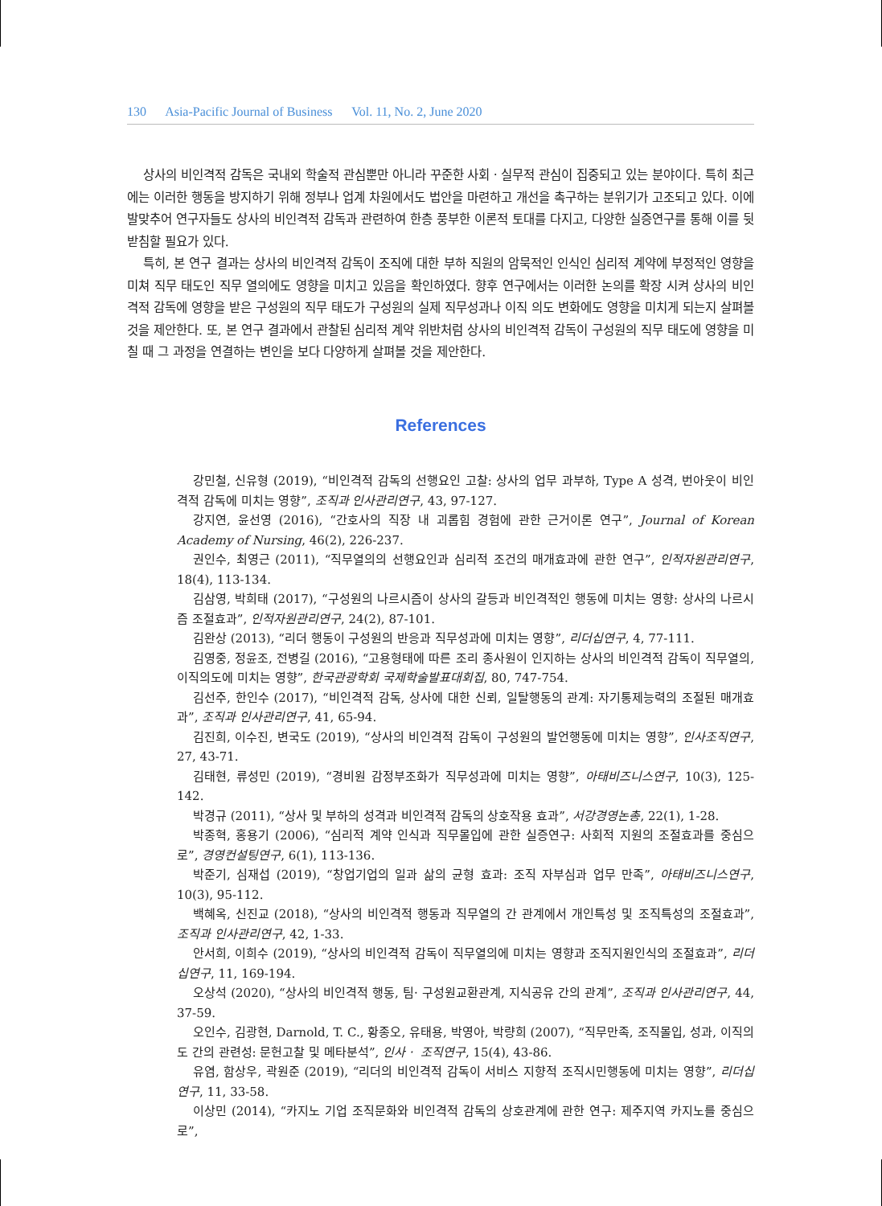130 Asia-Pacific Journal of Business Vol. 11, No. 2, June 2020
상사의 비인격적 감독은 국내외 학술적 관심뿐만 아니라 꾸준한 사회ㆍ실무적 관심이 집중되고 있는 분야이다. 특히 최근에는 이러한 행동을 방지하기 위해 정부나 업계 차원에서도 법안을 마련하고 개선을 촉구하는 분위기가 고조되고 있다. 이에 발맞추어 연구자들도 상사의 비인격적 감독과 관련하여 한층 풍부한 이론적 토대를 다지고, 다양한 실증연구를 통해 이를 뒷받침할 필요가 있다.
특히, 본 연구 결과는 상사의 비인격적 감독이 조직에 대한 부하 직원의 암묵적인 인식인 심리적 계약에 부정적인 영향을 미쳐 직무 태도인 직무 열의에도 영향을 미치고 있음을 확인하였다. 향후 연구에서는 이러한 논의를 확장 시켜 상사의 비인격적 감독에 영향을 받은 구성원의 직무 태도가 구성원의 실제 직무성과나 이직 의도 변화에도 영향을 미치게 되는지 살펴볼 것을 제안한다. 또, 본 연구 결과에서 관찰된 심리적 계약 위반처럼 상사의 비인격적 감독이 구성원의 직무 태도에 영향을 미칠 때 그 과정을 연결하는 변인을 보다 다양하게 살펴볼 것을 제안한다.
References
강민철, 신유형 (2019), “비인격적 감독의 선행요인 고찰: 상사의 업무 과부하, Type A 성격, 번아웃이 비인격적 감독에 미치는 영향”, 조직과 인사관리연구, 43, 97-127.
강지연, 윤선영 (2016), “간호사의 직장 내 괴롭힘 경험에 관한 근거이론 연구”, Journal of Korean Academy of Nursing, 46(2), 226-237.
권인수, 최영근 (2011), “직무열의의 선행요인과 심리적 조건의 매개효과에 관한 연구”, 인적자원관리연구, 18(4), 113-134.
김삼영, 박희태 (2017), “구성원의 나르시즘이 상사의 갈등과 비인격적인 행동에 미치는 영향: 상사의 나르시즘 조절효과”, 인적자원관리연구, 24(2), 87-101.
김완상 (2013), “리더 행동이 구성원의 반응과 직무성과에 미치는 영향”, 리더십연구, 4, 77-111.
김영중, 정윤조, 전병길 (2016), “고용형태에 따른 조리 종사원이 인지하는 상사의 비인격적 감독이 직무열의, 이직의도에 미치는 영향”, 한국관광학회 국제학술발표대회집, 80, 747-754.
김선주, 한인수 (2017), “비인격적 감독, 상사에 대한 신뢰, 일탈행동의 관계: 자기통제능력의 조절된 매개효과”, 조직과 인사관리연구, 41, 65-94.
김진희, 이수진, 변국도 (2019), “상사의 비인격적 감독이 구성원의 발언행동에 미치는 영향”, 인사조직연구, 27, 43-71.
김태현, 류성민 (2019), “경비원 감정부조화가 직무성과에 미치는 영향”, 아태비즈니스연구, 10(3), 125-142.
박경규 (2011), “상사 및 부하의 성격과 비인격적 감독의 상호작용 효과”, 서강경영논총, 22(1), 1-28.
박종혁, 홍용기 (2006), “심리적 계약 인식과 직무몰입에 관한 실증연구: 사회적 지원의 조절효과를 중심으로”, 경영컨설팅연구, 6(1), 113-136.
박준기, 심재섭 (2019), “창업기업의 일과 삶의 균형 효과: 조직 자부심과 업무 만족”, 아태비즈니스연구, 10(3), 95-112.
백혜옥, 신진교 (2018), “상사의 비인격적 행동과 직무열의 간 관계에서 개인특성 및 조직특성의 조절효과”, 조직과 인사관리연구, 42, 1-33.
안서희, 이희수 (2019), “상사의 비인격적 감독이 직무열의에 미치는 영향과 조직지원인식의 조절효과”, 리더십연구, 11, 169-194.
오상석 (2020), “상사의 비인격적 행동, 팀· 구성원교환관계, 지식공유 간의 관계”, 조직과 인사관리연구, 44, 37-59.
오인수, 김광현, Darnold, T. C., 황종오, 유태용, 박영아, 박량희 (2007), “직무만족, 조직몰입, 성과, 이직의도 간의 관련성: 문헌고찰 및 메타분석”, 인사ㆍ 조직연구, 15(4), 43-86.
유염, 함상우, 곽원준 (2019), “리더의 비인격적 감독이 서비스 지향적 조직시민행동에 미치는 영향”, 리더십연구, 11, 33-58.
이상민 (2014), “카지노 기업 조직문화와 비인격적 감독의 상호관계에 관한 연구: 제주지역 카지노를 중심으로”,